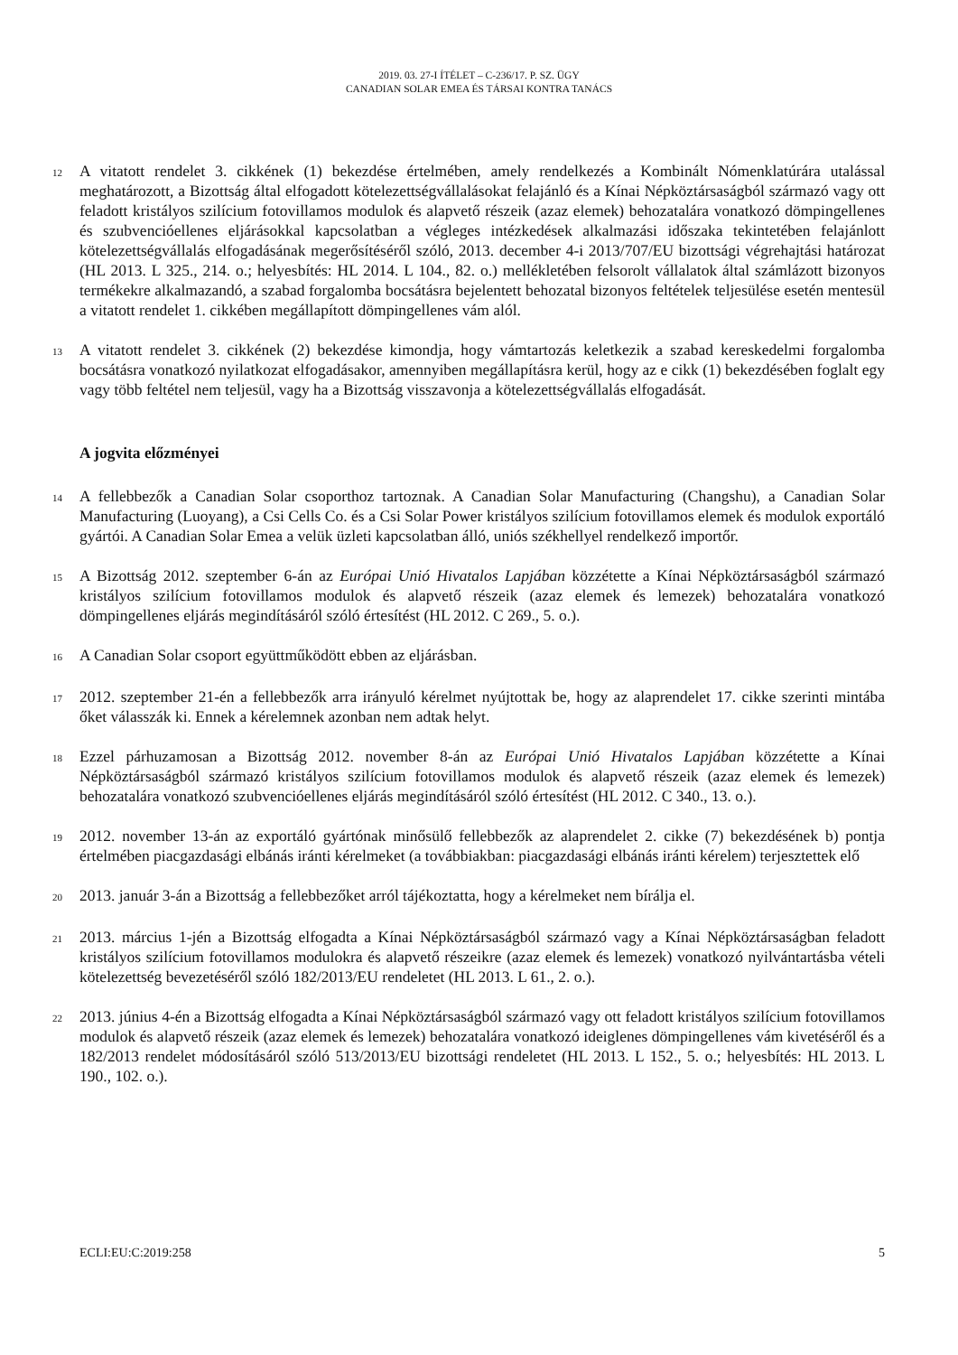2019. 03. 27-I ÍTÉLET – C-236/17. P. SZ. ÜGY
CANADIAN SOLAR EMEA ÉS TÁRSAI KONTRA TANÁCS
12
A vitatott rendelet 3. cikkének (1) bekezdése értelmében, amely rendelkezés a Kombinált Nómenklatúrára utalással meghatározott, a Bizottság által elfogadott kötelezettségvállalásokat felajánló és a Kínai Népköztársaságból származó vagy ott feladott kristályos szilícium fotovillamos modulok és alapvető részeik (azaz elemek) behozatalára vonatkozó dömpingellenes és szubvencióellenes eljárásokkal kapcsolatban a végleges intézkedések alkalmazási időszaka tekintetében felajánlott kötelezettségvállalás elfogadásának megerősítéséről szóló, 2013. december 4-i 2013/707/EU bizottsági végrehajtási határozat (HL 2013. L 325., 214. o.; helyesbítés: HL 2014. L 104., 82. o.) mellékletében felsorolt vállalatok által számlázott bizonyos termékekre alkalmazandó, a szabad forgalomba bocsátásra bejelentett behozatal bizonyos feltételek teljesülése esetén mentesül a vitatott rendelet 1. cikkében megállapított dömpingellenes vám alól.
13
A vitatott rendelet 3. cikkének (2) bekezdése kimondja, hogy vámtartozás keletkezik a szabad kereskedelmi forgalomba bocsátásra vonatkozó nyilatkozat elfogadásakor, amennyiben megállapításra kerül, hogy az e cikk (1) bekezdésében foglalt egy vagy több feltétel nem teljesül, vagy ha a Bizottság visszavonja a kötelezettségvállalás elfogadását.
A jogvita előzményei
14
A fellebbezők a Canadian Solar csoporthoz tartoznak. A Canadian Solar Manufacturing (Changshu), a Canadian Solar Manufacturing (Luoyang), a Csi Cells Co. és a Csi Solar Power kristályos szilícium fotovillamos elemek és modulok exportáló gyártói. A Canadian Solar Emea a velük üzleti kapcsolatban álló, uniós székhellyel rendelkező importőr.
15
A Bizottság 2012. szeptember 6-án az Európai Unió Hivatalos Lapjában közzétette a Kínai Népköztársaságból származó kristályos szilícium fotovillamos modulok és alapvető részeik (azaz elemek és lemezek) behozatalára vonatkozó dömpingellenes eljárás megindításáról szóló értesítést (HL 2012. C 269., 5. o.).
16
A Canadian Solar csoport együttműködött ebben az eljárásban.
17
2012. szeptember 21-én a fellebbezők arra irányuló kérelmet nyújtottak be, hogy az alaprendelet 17. cikke szerinti mintába őket válasszák ki. Ennek a kérelemnek azonban nem adtak helyt.
18
Ezzel párhuzamosan a Bizottság 2012. november 8-án az Európai Unió Hivatalos Lapjában közzétette a Kínai Népköztársaságból származó kristályos szilícium fotovillamos modulok és alapvető részeik (azaz elemek és lemezek) behozatalára vonatkozó szubvencióellenes eljárás megindításáról szóló értesítést (HL 2012. C 340., 13. o.).
19
2012. november 13-án az exportáló gyártónak minősülő fellebbezők az alaprendelet 2. cikke (7) bekezdésének b) pontja értelmében piacgazdasági elbánás iránti kérelmeket (a továbbiakban: piacgazdasági elbánás iránti kérelem) terjesztettek elő
20
2013. január 3-án a Bizottság a fellebbezőket arról tájékoztatta, hogy a kérelmeket nem bírálja el.
21
2013. március 1-jén a Bizottság elfogadta a Kínai Népköztársaságból származó vagy a Kínai Népköztársaságban feladott kristályos szilícium fotovillamos modulokra és alapvető részeikre (azaz elemek és lemezek) vonatkozó nyilvántartásba vételi kötelezettség bevezetéséről szóló 182/2013/EU rendeletet (HL 2013. L 61., 2. o.).
22
2013. június 4-én a Bizottság elfogadta a Kínai Népköztársaságból származó vagy ott feladott kristályos szilícium fotovillamos modulok és alapvető részeik (azaz elemek és lemezek) behozatalára vonatkozó ideiglenes dömpingellenes vám kivetéséről és a 182/2013 rendelet módosításáról szóló 513/2013/EU bizottsági rendeletet (HL 2013. L 152., 5. o.; helyesbítés: HL 2013. L 190., 102. o.).
ECLI:EU:C:2019:258 5